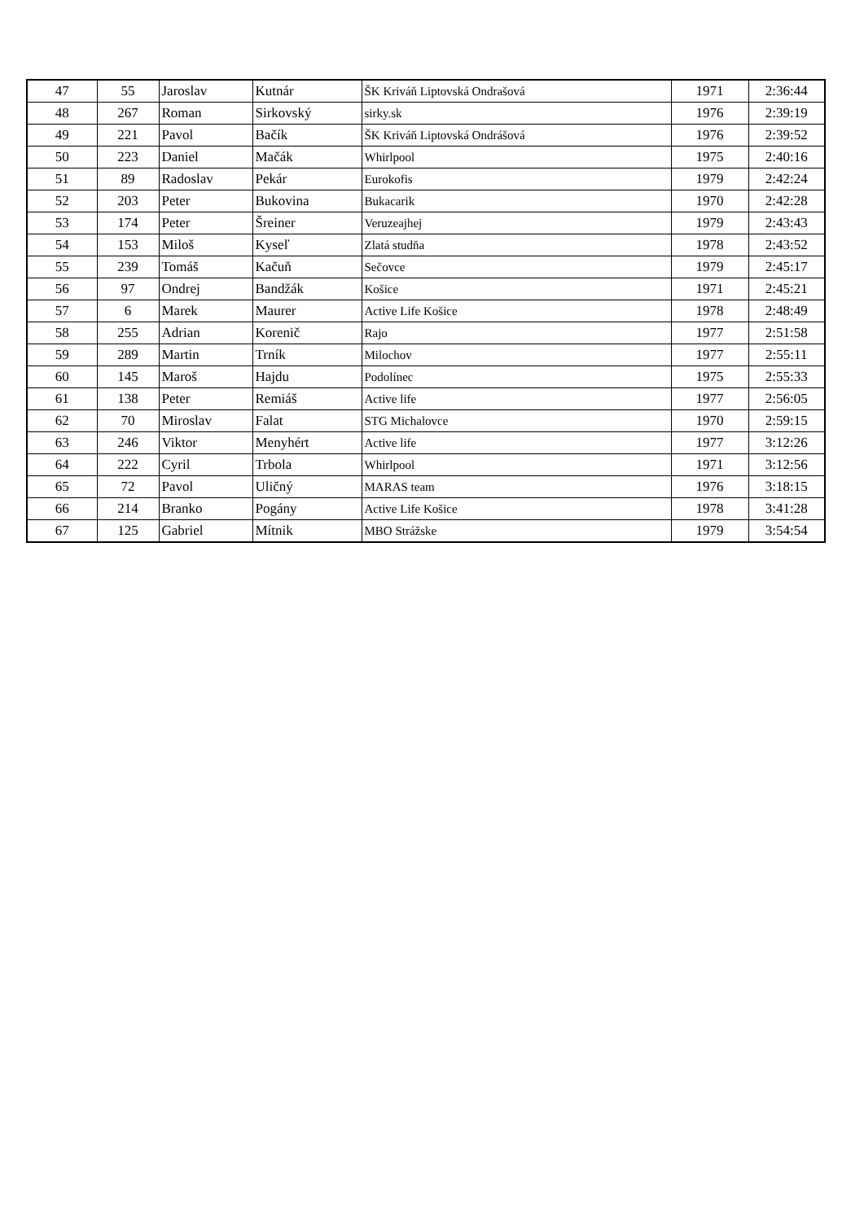| 47 | 55 | Jaroslav | Kutnár | ŠK Kriváň Liptovská Ondrašová | 1971 | 2:36:44 |
| 48 | 267 | Roman | Sirkovský | sirky.sk | 1976 | 2:39:19 |
| 49 | 221 | Pavol | Bačík | ŠK Kriváň Liptovská Ondrášová | 1976 | 2:39:52 |
| 50 | 223 | Daniel | Mačák | Whirlpool | 1975 | 2:40:16 |
| 51 | 89 | Radoslav | Pekár | Eurokofis | 1979 | 2:42:24 |
| 52 | 203 | Peter | Bukovina | Bukacarik | 1970 | 2:42:28 |
| 53 | 174 | Peter | Šreiner | Veruzeajhej | 1979 | 2:43:43 |
| 54 | 153 | Miloš | Kyseľ | Zlatá studňa | 1978 | 2:43:52 |
| 55 | 239 | Tomáš | Kačuň | Sečovce | 1979 | 2:45:17 |
| 56 | 97 | Ondrej | Bandžák | Košice | 1971 | 2:45:21 |
| 57 | 6 | Marek | Maurer | Active Life Košice | 1978 | 2:48:49 |
| 58 | 255 | Adrian | Korenič | Rajo | 1977 | 2:51:58 |
| 59 | 289 | Martin | Trník | Milochov | 1977 | 2:55:11 |
| 60 | 145 | Maroš | Hajdu | Podolínec | 1975 | 2:55:33 |
| 61 | 138 | Peter | Remiáš | Active life | 1977 | 2:56:05 |
| 62 | 70 | Miroslav | Falat | STG Michalovce | 1970 | 2:59:15 |
| 63 | 246 | Viktor | Menyhért | Active life | 1977 | 3:12:26 |
| 64 | 222 | Cyril | Trbola | Whirlpool | 1971 | 3:12:56 |
| 65 | 72 | Pavol | Uličný | MARAS team | 1976 | 3:18:15 |
| 66 | 214 | Branko | Pogány | Active Life Košice | 1978 | 3:41:28 |
| 67 | 125 | Gabriel | Mítnik | MBO Strážske | 1979 | 3:54:54 |